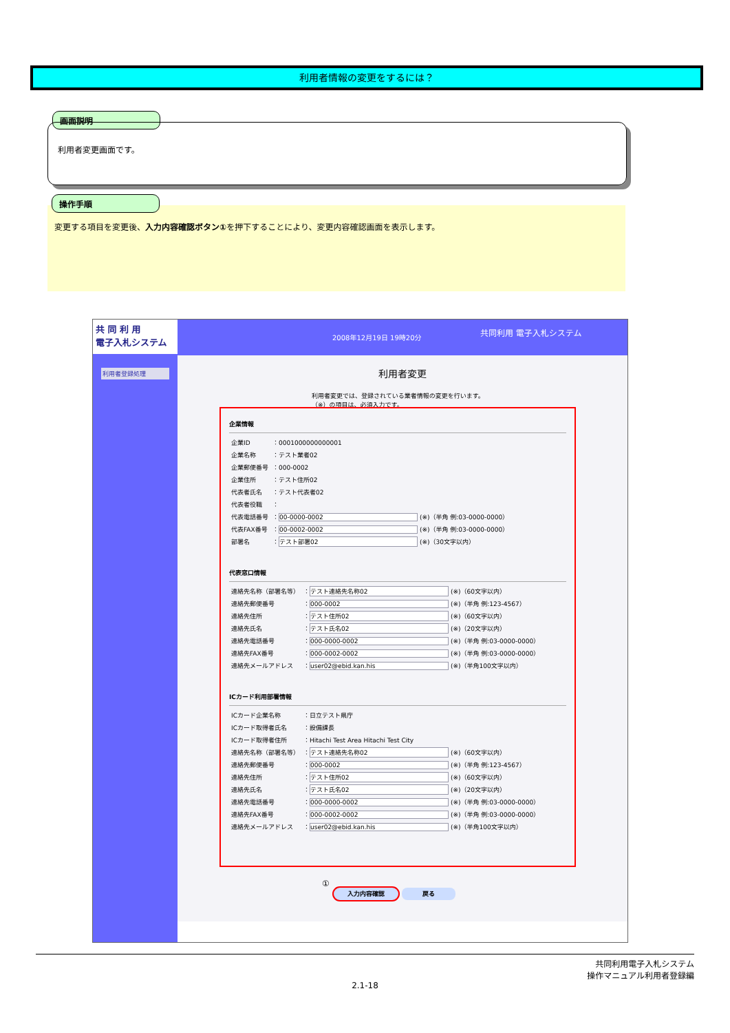利用者情報の変更をするには？
画面説明
利用者変更画面です。
変更する項目を変更後、入力内容確認ボタン①を押下することにより、変更内容確認画面を表示します。
操作手順
共 同 利 用
電子入札システム
利用者登録処理
2008年12月19日 19時20分 共同利用 電子入札システム
利用者変更
利用者変更では、登録されている業者情報の変更を行います。
（※）の項目は、必須入力です。
企業情報
| 企業ID | ：0001000000000001 |
| 企業名称 | ：テスト業者02 |
| 企業郵便番号 | ：000-0002 |
| 企業住所 | ：テスト住所02 |
| 代表者氏名 | ：テスト代表者02 |
| 代表者役職 | ： |
| 代表電話番号 | ： 00-0000-0002 (※)（半角 例:03-0000-0000） |
| 代表FAX番号 | ： 00-0002-0002 (※)（半角 例:03-0000-0000） |
| 部署名 | ： テスト部署02 (※)（30文字以内） |
代表窓口情報
| 連絡先名称（部署名等） | ： テスト連絡先名称02 (※)（60文字以内） |
| 連絡先郵便番号 | ： 000-0002 (※)（半角 例:123-4567） |
| 連絡先住所 | ： テスト住所02 (※)（60文字以内） |
| 連絡先氏名 | ： テスト氏名02 (※)（20文字以内） |
| 連絡先電話番号 | ： 000-0000-0002 (※)（半角 例:03-0000-0000） |
| 連絡先FAX番号 | ： 000-0002-0002 (※)（半角 例:03-0000-0000） |
| 連絡先メールアドレス | ： user02@ebid.kan.his (※)（半角100文字以内） |
ICカード利用部署情報
| ICカード企業名称 | ：日立テスト県庁 |
| ICカード取得者氏名 | ：設備課長 |
| ICカード取得者住所 | ：Hitachi Test Area Hitachi Test City |
| 連絡先名称（部署名等） | ： テスト連絡先名称02 (※)（60文字以内） |
| 連絡先郵便番号 | ： 000-0002 (※)（半角 例:123-4567） |
| 連絡先住所 | ： テスト住所02 (※)（60文字以内） |
| 連絡先氏名 | ： テスト氏名02 (※)（20文字以内） |
| 連絡先電話番号 | ： 000-0000-0002 (※)（半角 例:03-0000-0000） |
| 連絡先FAX番号 | ： 000-0002-0002 (※)（半角 例:03-0000-0000） |
| 連絡先メールアドレス | ： user02@ebid.kan.his (※)（半角100文字以内） |
①
入力内容確認 戻る
共同利用電子入札システム
操作マニュアル利用者登録編
2.1-18